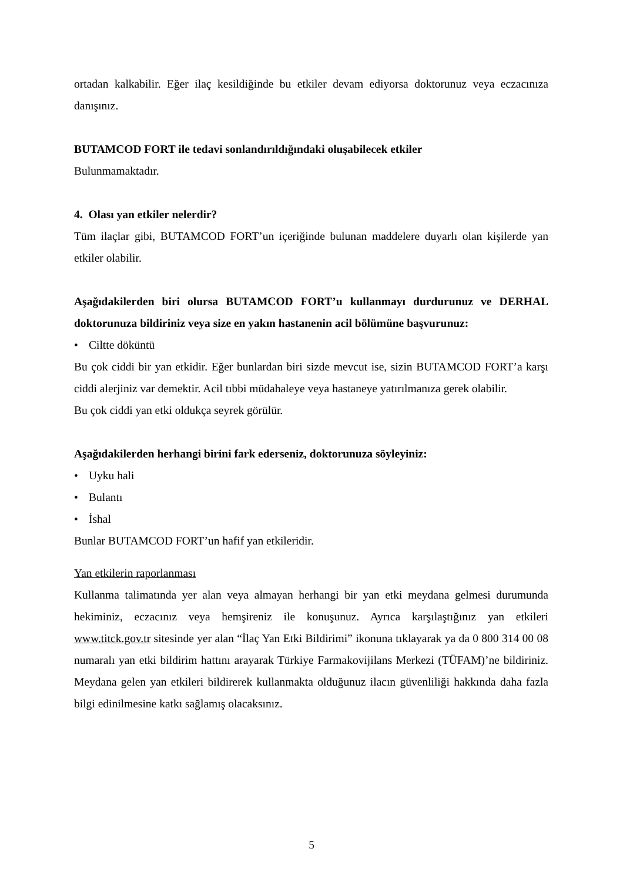ortadan kalkabilir. Eğer ilaç kesildiğinde bu etkiler devam ediyorsa doktorunuz veya eczacınıza danışınız.
BUTAMCOD FORT ile tedavi sonlandırıldığındaki oluşabilecek etkiler
Bulunmamaktadır.
4. Olası yan etkiler nelerdir?
Tüm ilaçlar gibi, BUTAMCOD FORT’un içeriğinde bulunan maddelere duyarlı olan kişilerde yan etkiler olabilir.
Aşağıdakilerden biri olursa BUTAMCOD FORT’u kullanmayı durdurunuz ve DERHAL doktorunuza bildiriniz veya size en yakın hastanenin acil bölümüne başvurunuz:
• Ciltte döküntü
Bu çok ciddi bir yan etkidir. Eğer bunlardan biri sizde mevcut ise, sizin BUTAMCOD FORT’a karşı ciddi alerjiniz var demektir. Acil tıbbi müdahaleye veya hastaneye yatırılmanıza gerek olabilir.
Bu çok ciddi yan etki oldukça seyrek görülür.
Aşağıdakilerden herhangi birini fark ederseniz, doktorunuza söyleyiniz:
• Uyku hali
• Bulantı
• İshal
Bunlar BUTAMCOD FORT’un hafif yan etkileridir.
Yan etkilerin raporlanması
Kullanma talimatında yer alan veya almayan herhangi bir yan etki meydana gelmesi durumunda hekiminiz, eczacınız veya hemşireniz ile konuşunuz. Ayrıca karşılaştığınız yan etkileri www.titck.gov.tr sitesinde yer alan “İlaç Yan Etki Bildirimi” ikonuna tıklayarak ya da 0 800 314 00 08 numaralı yan etki bildirim hattını arayarak Türkiye Farmakovijilans Merkezi (TÜFAM)’ne bildiriniz. Meydana gelen yan etkileri bildirerek kullanmakta olduğunuz ilacın güvenliliği hakkında daha fazla bilgi edinilmesine katkı sağlamış olacaksınız.
5